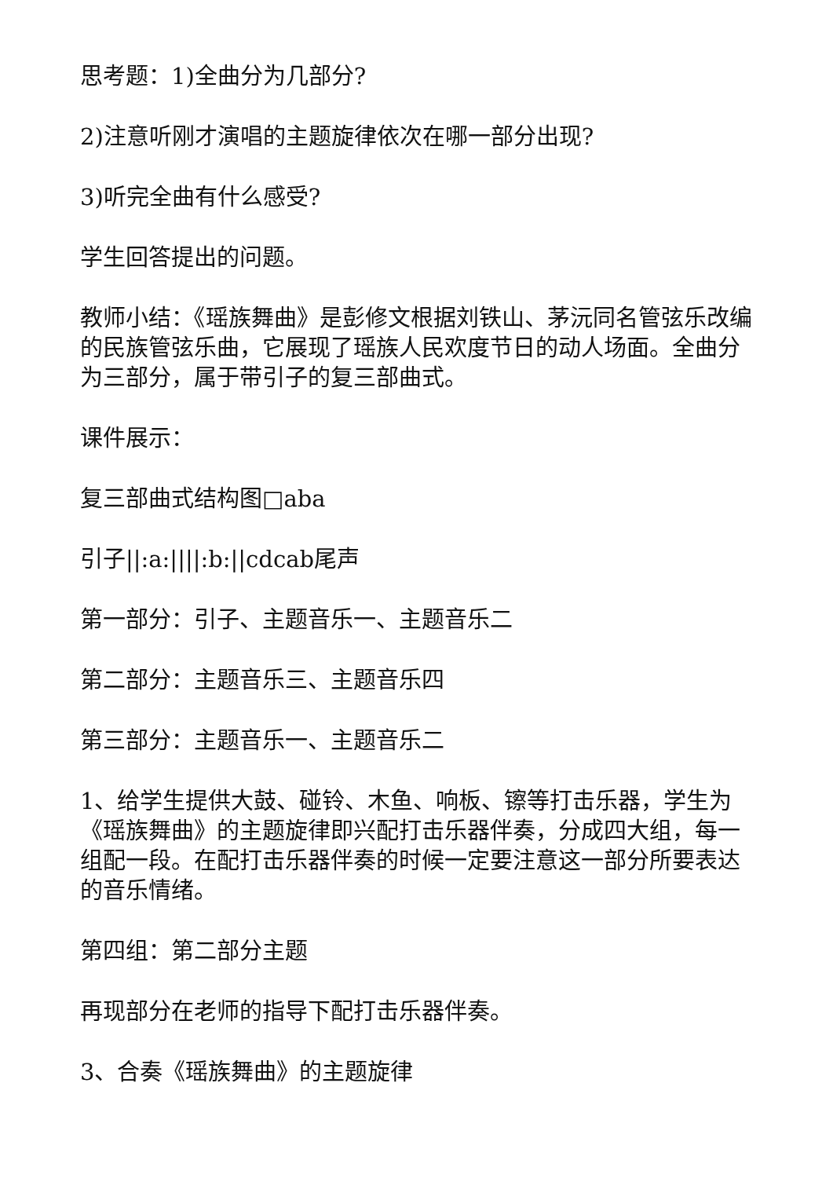思考题：1)全曲分为几部分?
2)注意听刚才演唱的主题旋律依次在哪一部分出现?
3)听完全曲有什么感受?
学生回答提出的问题。
教师小结：《瑶族舞曲》是彭修文根据刘铁山、茅沅同名管弦乐改编的民族管弦乐曲，它展现了瑶族人民欢度节日的动人场面。全曲分为三部分，属于带引子的复三部曲式。
课件展示：
复三部曲式结构图□aba
引子||:a:||||:b:||cdcab尾声
第一部分：引子、主题音乐一、主题音乐二
第二部分：主题音乐三、主题音乐四
第三部分：主题音乐一、主题音乐二
1、给学生提供大鼓、碰铃、木鱼、响板、镲等打击乐器，学生为《瑶族舞曲》的主题旋律即兴配打击乐器伴奏，分成四大组，每一组配一段。在配打击乐器伴奏的时候一定要注意这一部分所要表达的音乐情绪。
第四组：第二部分主题
再现部分在老师的指导下配打击乐器伴奏。
3、合奏《瑶族舞曲》的主题旋律